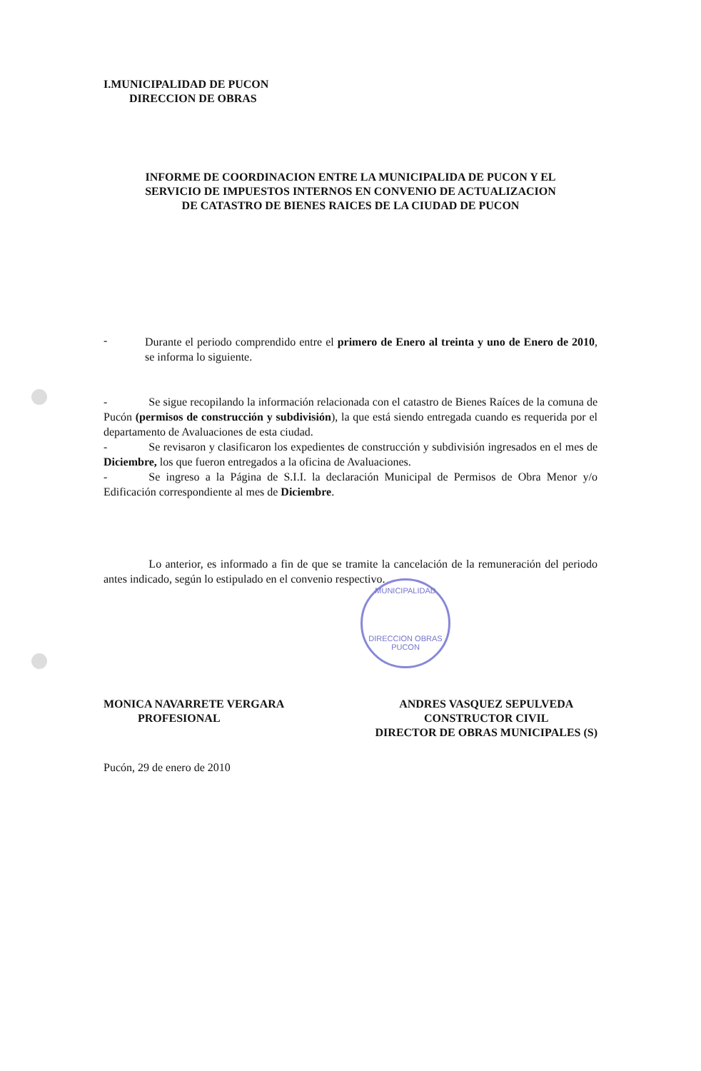MUNICIPALIDAD
DIRECCION OBRAS PUCON
I.MUNICIPALIDAD DE PUCON
DIRECCION DE OBRAS
INFORME DE COORDINACION ENTRE LA MUNICIPALIDA DE PUCON Y EL
SERVICIO DE IMPUESTOS INTERNOS EN CONVENIO DE ACTUALIZACION
DE CATASTRO DE BIENES RAICES DE LA CIUDAD DE PUCON
-
Durante el periodo comprendido entre el primero de Enero al treinta y uno de Enero de 2010, se informa lo siguiente.
- Se sigue recopilando la información relacionada con el catastro de Bienes Raíces de la comuna de Pucón (permisos de construcción y subdivisión), la que está siendo entregada cuando es requerida por el departamento de Avaluaciones de esta ciudad.
- Se revisaron y clasificaron los expedientes de construcción y subdivisión ingresados en el mes de Diciembre, los que fueron entregados a la oficina de Avaluaciones.
- Se ingreso a la Página de S.I.I. la declaración Municipal de Permisos de Obra Menor y/o Edificación correspondiente al mes de Diciembre.
Lo anterior, es informado a fin de que se tramite la cancelación de la remuneración del periodo antes indicado, según lo estipulado en el convenio respectivo.
MONICA NAVARRETE VERGARA
PROFESIONAL
ANDRES VASQUEZ SEPULVEDA
CONSTRUCTOR CIVIL
DIRECTOR DE OBRAS MUNICIPALES (S)
Pucón, 29 de enero de 2010